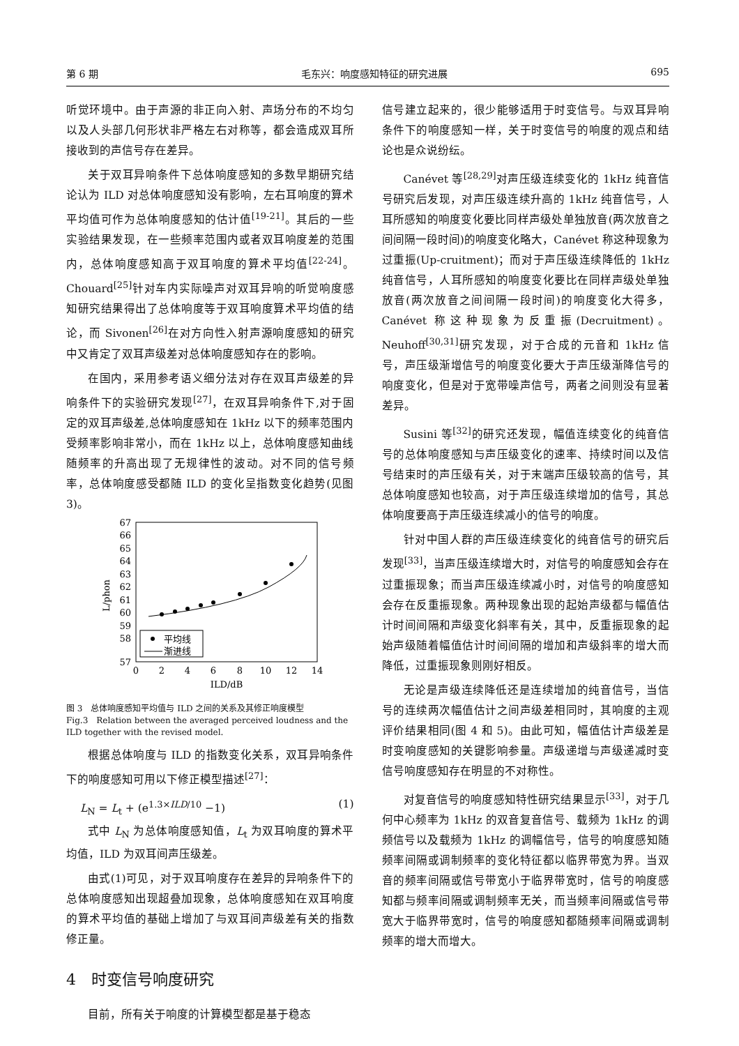第 6 期 毛东兴：响度感知特征的研究进展 695
听觉环境中。由于声源的非正向入射、声场分布的不均匀以及人头部几何形状非严格左右对称等，都会造成双耳所接收到的声信号存在差异。
关于双耳异响条件下总体响度感知的多数早期研究结论认为 ILD 对总体响度感知没有影响，左右耳响度的算术平均值可作为总体响度感知的估计值<sup>[19-21]</sup>。其后的一些实验结果发现，在一些频率范围内或者双耳响度差的范围内，总体响度感知高于双耳响度的算术平均值<sup>[22-24]</sup>。Chouard<sup>[25]</sup>针对车内实际噪声对双耳异响的听觉响度感知研究结果得出了总体响度等于双耳响度算术平均值的结论，而 Sivonen<sup>[26]</sup>在对方向性入射声源响度感知的研究中又肯定了双耳声级差对总体响度感知存在的影响。
在国内，采用参考语义细分法对存在双耳声级差的异响条件下的实验研究发现<sup>[27]</sup>，在双耳异响条件下,对于固定的双耳声级差,总体响度感知在 1kHz 以下的频率范围内受频率影响非常小，而在 1kHz 以上，总体响度感知曲线随频率的升高出现了无规律性的波动。对不同的信号频率，总体响度感受都随 ILD 的变化呈指数变化趋势(见图 3)。
67
66
65
64
63
62
61
60
59
58
57
0
2
4
6
8
10
12
14
ILD/dB
L/phon
平均线
渐进线
图 3　总体响度感知平均值与 ILD 之间的关系及其修正响度模型
Fig.3　Relation between the averaged perceived loudness and the ILD together with the revised model.
根据总体响度与 ILD 的指数变化关系，双耳异响条件下的响度感知可用以下修正模型描述<sup>[27]</sup>：
L<sub>N</sub> = L<sub>t</sub> + (e<sup>1.3×ILD/10</sup> −1) (1)
式中 L<sub>N</sub> 为总体响度感知值，L<sub>t</sub> 为双耳响度的算术平均值，ILD 为双耳间声压级差。
由式(1)可见，对于双耳响度存在差异的异响条件下的总体响度感知出现超叠加现象，总体响度感知在双耳响度的算术平均值的基础上增加了与双耳间声级差有关的指数修正量。
4　时变信号响度研究
目前，所有关于响度的计算模型都是基于稳态
信号建立起来的，很少能够适用于时变信号。与双耳异响条件下的响度感知一样，关于时变信号的响度的观点和结论也是众说纷纭。
Canévet 等<sup>[28,29]</sup>对声压级连续变化的 1kHz 纯音信号研究后发现，对声压级连续升高的 1kHz 纯音信号，人耳所感知的响度变化要比同样声级处单独放音(两次放音之间间隔一段时间)的响度变化略大，Canévet 称这种现象为过重振(Up-cruitment)；而对于声压级连续降低的 1kHz 纯音信号，人耳所感知的响度变化要比在同样声级处单独放音(两次放音之间间隔一段时间)的响度变化大得多，Canévet 称这种现象为反重振(Decruitment)。Neuhoff<sup>[30,31]</sup>研究发现，对于合成的元音和 1kHz 信号，声压级渐增信号的响度变化要大于声压级渐降信号的响度变化，但是对于宽带噪声信号，两者之间则没有显著差异。
Susini 等<sup>[32]</sup>的研究还发现，幅值连续变化的纯音信号的总体响度感知与声压级变化的速率、持续时间以及信号结束时的声压级有关，对于末端声压级较高的信号，其总体响度感知也较高，对于声压级连续增加的信号，其总体响度要高于声压级连续减小的信号的响度。
针对中国人群的声压级连续变化的纯音信号的研究后发现<sup>[33]</sup>，当声压级连续增大时，对信号的响度感知会存在过重振现象；而当声压级连续减小时，对信号的响度感知会存在反重振现象。两种现象出现的起始声级都与幅值估计时间间隔和声级变化斜率有关，其中，反重振现象的起始声级随着幅值估计时间间隔的增加和声级斜率的增大而降低，过重振现象则刚好相反。
无论是声级连续降低还是连续增加的纯音信号，当信号的连续两次幅值估计之间声级差相同时，其响度的主观评价结果相同(图 4 和 5)。由此可知，幅值估计声级差是时变响度感知的关键影响参量。声级递增与声级递减时变信号响度感知存在明显的不对称性。
对复音信号的响度感知特性研究结果显示<sup>[33]</sup>，对于几何中心频率为 1kHz 的双音复音信号、载频为 1kHz 的调频信号以及载频为 1kHz 的调幅信号，信号的响度感知随频率间隔或调制频率的变化特征都以临界带宽为界。当双音的频率间隔或信号带宽小于临界带宽时，信号的响度感知都与频率间隔或调制频率无关，而当频率间隔或信号带宽大于临界带宽时，信号的响度感知都随频率间隔或调制频率的增大而增大。